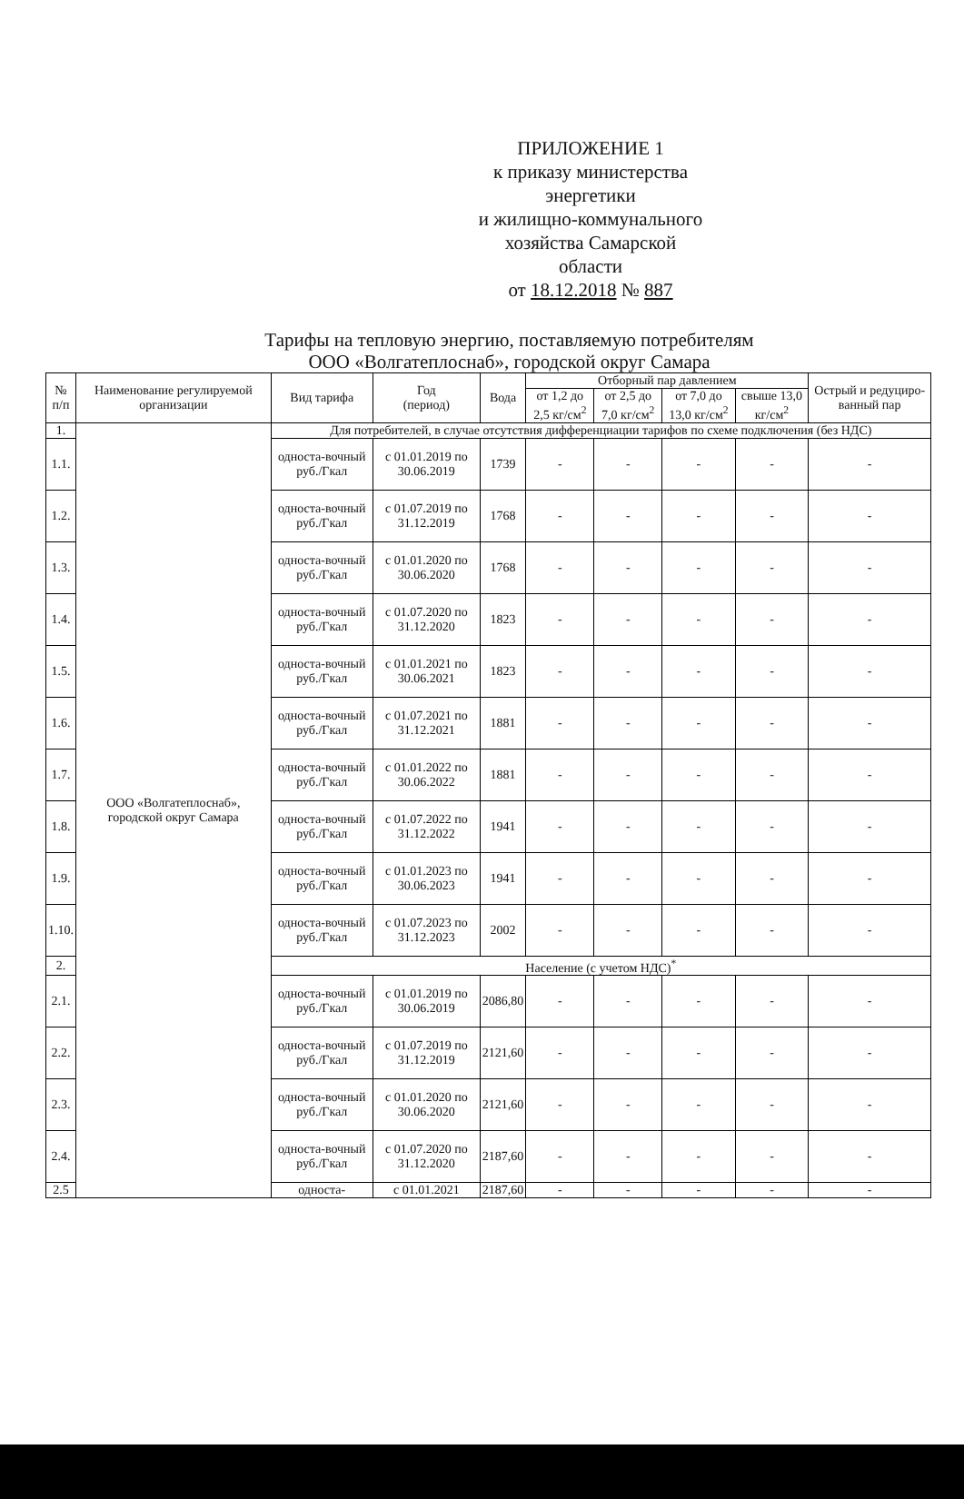ПРИЛОЖЕНИЕ 1
к приказу министерства энергетики
и жилищно-коммунального
хозяйства Самарской области
от 18.12.2018 № 887
Тарифы на тепловую энергию, поставляемую потребителям
ООО «Волгатеплоснаб», городской округ Самара
| № п/п | Наименование регулируемой организации | Вид тарифа | Год (период) | Вода | Отборный пар давлением | | | | Острый и редуциро-ванный пар |
| --- | --- | --- | --- | --- | --- | --- | --- | --- | --- |
| | | | | | от 1,2 до 2,5 кг/см<sup>2</sup> | от 2,5 до 7,0 кг/см<sup>2</sup> | от 7,0 до 13,0 кг/см<sup>2</sup> | свыше 13,0 кг/см<sup>2</sup> | |
| 1. | ООО «Волгатеплоснаб», городской округ Самара | Для потребителей, в случае отсутствия дифференциации тарифов по схеме подключения (без НДС) | | | | | | | |
| 1.1. | | односта-вочный руб./Гкал | с 01.01.2019 по 30.06.2019 | 1739 | - | - | - | - | - |
| 1.2. | | односта-вочный руб./Гкал | с 01.07.2019 по 31.12.2019 | 1768 | - | - | - | - | - |
| 1.3. | | односта-вочный руб./Гкал | с 01.01.2020 по 30.06.2020 | 1768 | - | - | - | - | - |
| 1.4. | | односта-вочный руб./Гкал | с 01.07.2020 по 31.12.2020 | 1823 | - | - | - | - | - |
| 1.5. | | односта-вочный руб./Гкал | с 01.01.2021 по 30.06.2021 | 1823 | - | - | - | - | - |
| 1.6. | | односта-вочный руб./Гкал | с 01.07.2021 по 31.12.2021 | 1881 | - | - | - | - | - |
| 1.7. | | односта-вочный руб./Гкал | с 01.01.2022 по 30.06.2022 | 1881 | - | - | - | - | - |
| 1.8. | | односта-вочный руб./Гкал | с 01.07.2022 по 31.12.2022 | 1941 | - | - | - | - | - |
| 1.9. | | односта-вочный руб./Гкал | с 01.01.2023 по 30.06.2023 | 1941 | - | - | - | - | - |
| 1.10. | | односта-вочный руб./Гкал | с 01.07.2023 по 31.12.2023 | 2002 | - | - | - | - | - |
| 2. | | Население (с учетом НДС)<sup>*</sup> | | | | | | | |
| 2.1. | | односта-вочный руб./Гкал | с 01.01.2019 по 30.06.2019 | 2086,80 | - | - | - | - | - |
| 2.2. | | односта-вочный руб./Гкал | с 01.07.2019 по 31.12.2019 | 2121,60 | - | - | - | - | - |
| 2.3. | | односта-вочный руб./Гкал | с 01.01.2020 по 30.06.2020 | 2121,60 | - | - | - | - | - |
| 2.4. | | односта-вочный руб./Гкал | с 01.07.2020 по 31.12.2020 | 2187,60 | - | - | - | - | - |
| 2.5 | | односта- | с 01.01.2021 | 2187,60 | - | - | - | - | - |